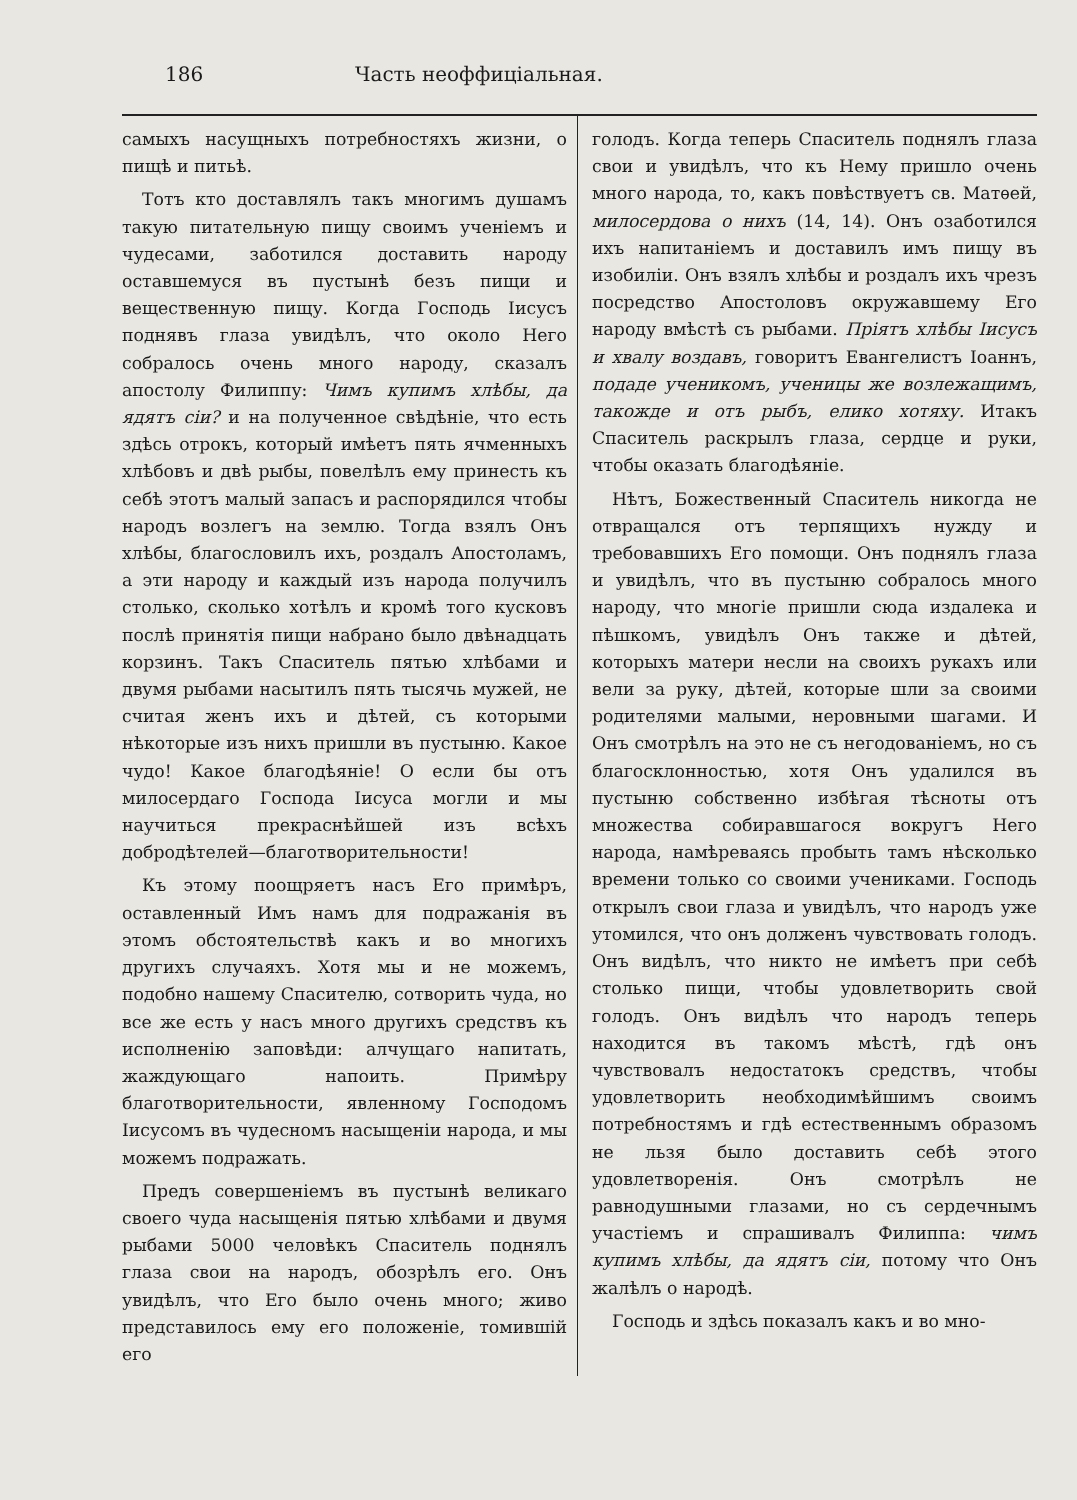186 Часть неоффиціальная.
самыхъ насущныхъ потребностяхъ жизни, о пищѣ и питьѣ.
Тотъ кто доставлялъ такъ многимъ душамъ такую питательную пищу своимъ ученіемъ и чудесами, заботился доставить народу оставшемуся въ пустынѣ безъ пищи и вещественную пищу. Когда Господь Іисусъ поднявъ глаза увидѣлъ, что около Него собралось очень много народу, сказалъ апостолу Филиппу: Чимъ купимъ хлѣбы, да ядятъ сіи? и на полученное свѣдѣніе, что есть здѣсь отрокъ, который имѣетъ пять ячменныхъ хлѣбовъ и двѣ рыбы, повелѣлъ ему принесть къ себѣ этотъ малый запасъ и распорядился чтобы народъ возлегъ на землю. Тогда взялъ Онъ хлѣбы, благословилъ ихъ, роздалъ Апостоламъ, а эти народу и каждый изъ народа получилъ столько, сколько хотѣлъ и кромѣ того кусковъ послѣ принятія пищи набрано было двѣнадцать корзинъ. Такъ Спаситель пятью хлѣбами и двумя рыбами насытилъ пять тысячь мужей, не считая женъ ихъ и дѣтей, съ которыми нѣкоторые изъ нихъ пришли въ пустыню. Какое чудо! Какое благодѣяніе! О если бы отъ милосердаго Господа Іисуса могли и мы научиться прекраснѣйшей изъ всѣхъ добродѣтелей—благотворительности!
Къ этому поощряетъ насъ Его примѣръ, оставленный Имъ намъ для подражанія въ этомъ обстоятельствѣ какъ и во многихъ другихъ случаяхъ. Хотя мы и не можемъ, подобно нашему Спасителю, сотворить чуда, но все же есть у насъ много другихъ средствъ къ исполненію заповѣди: алчущаго напитать, жаждующаго напоить. Примѣру благотворительности, явленному Господомъ Іисусомъ въ чудесномъ насыщеніи народа, и мы можемъ подражать.
Предъ совершеніемъ въ пустынѣ великаго своего чуда насыщенія пятью хлѣбами и двумя рыбами 5000 человѣкъ Спаситель поднялъ глаза свои на народъ, обозрѣлъ его. Онъ увидѣлъ, что Его было очень много; живо представилось ему его положеніе, томившій его
голодъ. Когда теперь Спаситель поднялъ глаза свои и увидѣлъ, что къ Нему пришло очень много народа, то, какъ повѣствуетъ св. Матѳей, милосердова о нихъ (14, 14). Онъ озаботился ихъ напитаніемъ и доставилъ имъ пищу въ изобиліи. Онъ взялъ хлѣбы и роздалъ ихъ чрезъ посредство Апостоловъ окружавшему Его народу вмѣстѣ съ рыбами. Пріятъ хлѣбы Іисусъ и хвалу воздавъ, говоритъ Евангелистъ Іоаннъ, подаде ученикомъ, ученицы же возлежащимъ, такожде и отъ рыбъ, елико хотяху. Итакъ Спаситель раскрылъ глаза, сердце и руки, чтобы оказать благодѣяніе.
Нѣтъ, Божественный Спаситель никогда не отвращался отъ терпящихъ нужду и требовавшихъ Его помощи. Онъ поднялъ глаза и увидѣлъ, что въ пустыню собралось много народу, что многіе пришли сюда издалека и пѣшкомъ, увидѣлъ Онъ также и дѣтей, которыхъ матери несли на своихъ рукахъ или вели за руку, дѣтей, которые шли за своими родителями малыми, неровными шагами. И Онъ смотрѣлъ на это не съ негодованіемъ, но съ благосклонностью, хотя Онъ удалился въ пустыню собственно избѣгая тѣсноты отъ множества собиравшагося вокругъ Него народа, намѣреваясь пробыть тамъ нѣсколько времени только со своими учениками. Господь открылъ свои глаза и увидѣлъ, что народъ уже утомился, что онъ долженъ чувствовать голодъ. Онъ видѣлъ, что никто не имѣетъ при себѣ столько пищи, чтобы удовлетворить свой голодъ. Онъ видѣлъ что народъ теперь находится въ такомъ мѣстѣ, гдѣ онъ чувствовалъ недостатокъ средствъ, чтобы удовлетворить необходимѣйшимъ своимъ потребностямъ и гдѣ естественнымъ образомъ не льзя было доставить себѣ этого удовлетворенія. Онъ смотрѣлъ не равнодушными глазами, но съ сердечнымъ участіемъ и спрашивалъ Филиппа: чимъ купимъ хлѣбы, да ядятъ сіи, потому что Онъ жалѣлъ о народѣ.
Господь и здѣсь показалъ какъ и во мно-